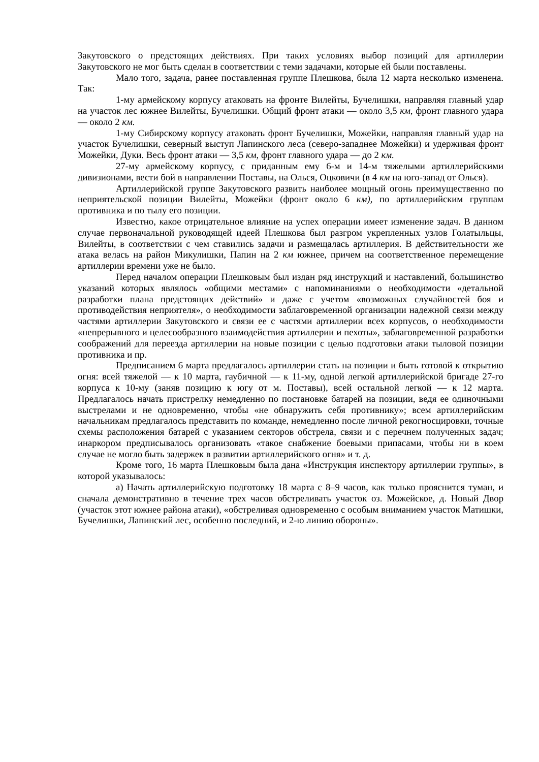Закутовского о предстоящих действиях. При таких условиях выбор позиций для артиллерии Закутовского не мог быть сделан в соответствии с теми задачами, которые ей были поставлены.
Мало того, задача, ранее поставленная группе Плешкова, была 12 марта несколько изменена. Так:
1-му армейскому корпусу атаковать на фронте Вилейты, Бучелишки, направляя главный удар на участок лес южнее Вилейты, Бучелишки. Общий фронт атаки — около 3,5 км, фронт главного удара — около 2 км.
1-му Сибирскому корпусу атаковать фронт Бучелишки, Можейки, направляя главный удар на участок Бучелишки, северный выступ Лапинского леса (северо-западнее Можейки) и удерживая фронт Можейки, Дуки. Весь фронт атаки — 3,5 км, фронт главного удара — до 2 км.
27-му армейскому корпусу, с приданным ему 6-м и 14-м тяжелыми артиллерийскими дивизионами, вести бой в направлении Поставы, на Олься, Оцковичи (в 4 км на юго-запад от Олься).
Артиллерийской группе Закутовского развить наиболее мощный огонь преимущественно по неприятельской позиции Вилейты, Можейки (фронт около 6 км), по артиллерийским группам противника и по тылу его позиции.
Известно, какое отрицательное влияние на успех операции имеет изменение задач. В данном случае первоначальной руководящей идеей Плешкова был разгром укрепленных узлов Голатыльцы, Вилейты, в соответствии с чем ставились задачи и размещалась артиллерия. В действительности же атака велась на район Микулишки, Папин на 2 км южнее, причем на соответственное перемещение артиллерии времени уже не было.
Перед началом операции Плешковым был издан ряд инструкций и наставлений, большинство указаний которых являлось «общими местами» с напоминаниями о необходимости «детальной разработки плана предстоящих действий» и даже с учетом «возможных случайностей боя и противодействия неприятеля», о необходимости заблаговременной организации надежной связи между частями артиллерии Закутовского и связи ее с частями артиллерии всех корпусов, о необходимости «непрерывного и целесообразного взаимодействия артиллерии и пехоты», заблаговременной разработки соображений для переезда артиллерии на новые позиции с целью подготовки атаки тыловой позиции противника и пр.
Предписанием 6 марта предлагалось артиллерии стать на позиции и быть готовой к открытию огня: всей тяжелой — к 10 марта, гаубичной — к 11-му, одной легкой артиллерийской бригаде 27-го корпуса к 10-му (заняв позицию к югу от м. Поставы), всей остальной легкой — к 12 марта. Предлагалось начать пристрелку немедленно по постановке батарей на позиции, ведя ее одиночными выстрелами и не одновременно, чтобы «не обнаружить себя противнику»; всем артиллерийским начальникам предлагалось представить по команде, немедленно после личной рекогносцировки, точные схемы расположения батарей с указанием секторов обстрела, связи и с перечнем полученных задач; инаркором предписывалось организовать «такое снабжение боевыми припасами, чтобы ни в коем случае не могло быть задержек в развитии артиллерийского огня» и т. д.
Кроме того, 16 марта Плешковым была дана «Инструкция инспектору артиллерии группы», в которой указывалось:
а) Начать артиллерийскую подготовку 18 марта с 8–9 часов, как только прояснится туман, и сначала демонстративно в течение трех часов обстреливать участок оз. Можейское, д. Новый Двор (участок этот южнее района атаки), «обстреливая одновременно с особым вниманием участок Матишки, Бучелишки, Лапинский лес, особенно последний, и 2-ю линию обороны».